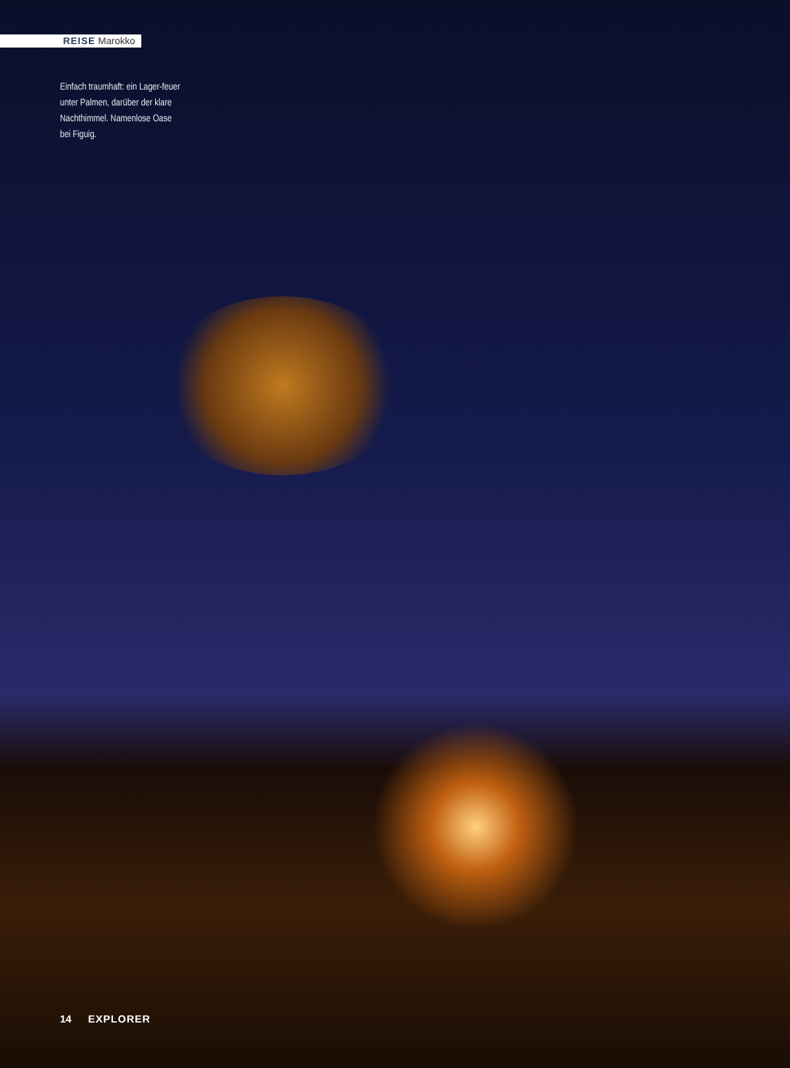REISE Marokko
Einfach traumhaft: ein Lager-feuer unter Palmen, darüber der klare Nachthimmel. Namenlose Oase bei Figuig.
14 EXPLORER